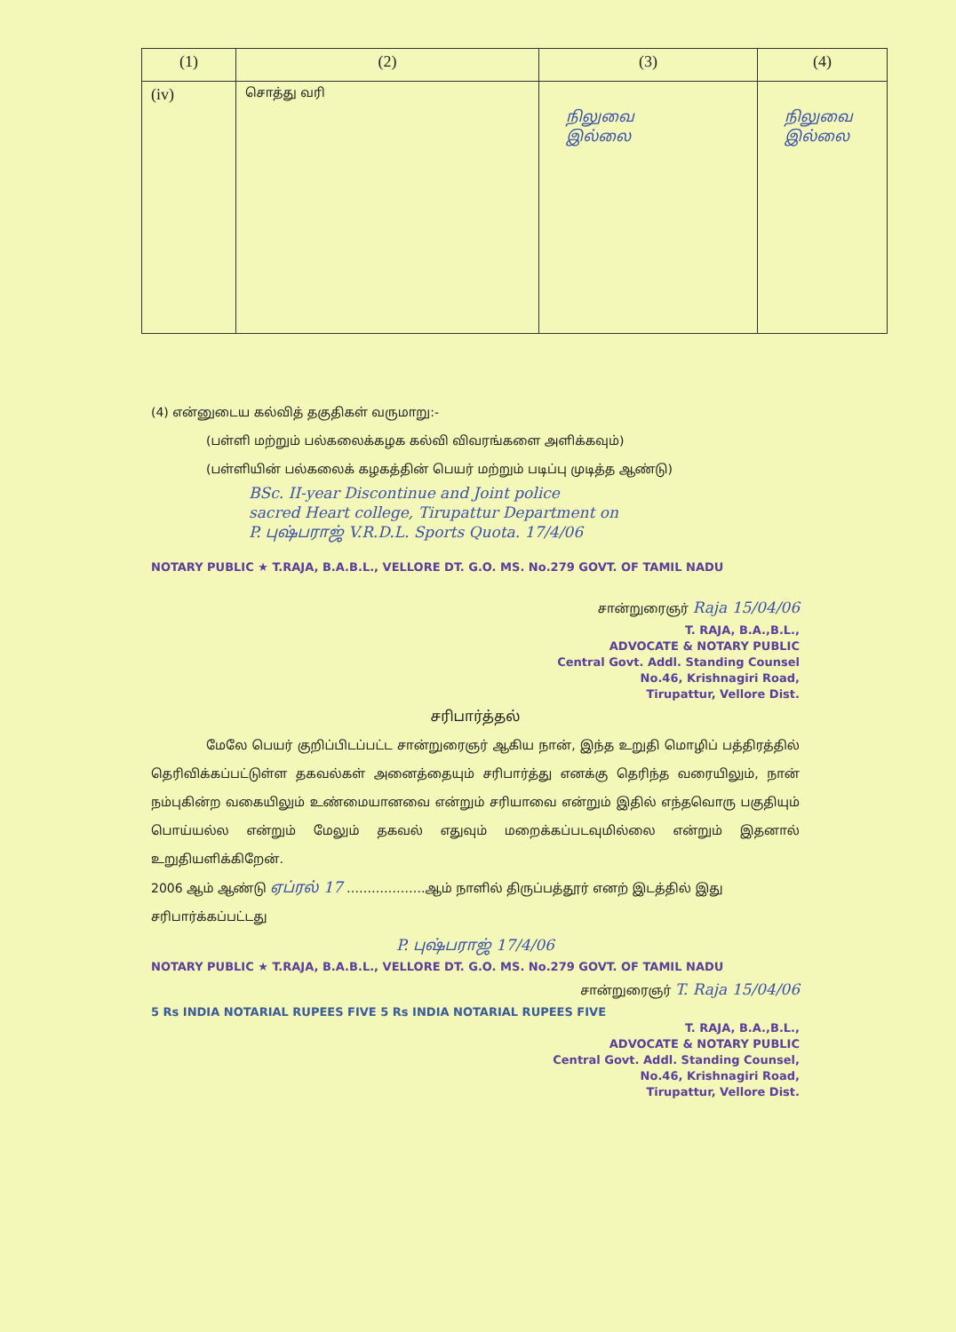| (1) | (2) | (3) | (4) |
| --- | --- | --- | --- |
| (iv) | சொத்து வரி | நிலுவை இல்லை | நிலுவை இல்லை |
(4) என்னுடைய கல்வித் தகுதிகள் வருமாறு:-
(பள்ளி மற்றும் பல்கலைக்கழக கல்வி விவரங்களை அளிக்கவும்)
(பள்ளியின் பல்கலைக் கழகத்தின் பெயர் மற்றும் படிப்பு முடித்த ஆண்டு)
BSc. II-year Discontinue and Joint police
sacred Heart college, Tirupattur Department on
P. புஷ்பராஜ் V.R.D.L. Sports Quota. 17/4/06
NOTARY PUBLIC ★ T.RAJA, B.A.B.L., VELLORE DT. G.O. MS. No.279 GOVT. OF TAMIL NADU
சான்றுரைஞர் Raja 15/04/06
T. RAJA, B.A.,B.L.,
ADVOCATE & NOTARY PUBLIC
Central Govt. Addl. Standing Counsel
No.46, Krishnagiri Road,
Tirupattur, Vellore Dist.
சரிபார்த்தல்
மேலே பெயர் குறிப்பிடப்பட்ட சான்றுரைஞர் ஆகிய நான், இந்த உறுதி மொழிப் பத்திரத்தில் தெரிவிக்கப்பட்டுள்ள தகவல்கள் அனைத்தையும் சரிபார்த்து எனக்கு தெரிந்த வரையிலும், நான் நம்புகின்ற வகையிலும் உண்மையானவை என்றும் சரியாவை என்றும் இதில் எந்தவொரு பகுதியும் பொய்யல்ல என்றும் மேலும் தகவல் எதுவும் மறைக்கப்படவுமில்லை என்றும் இதனால் உறுதியளிக்கிறேன்.
2006 ஆம் ஆண்டு ஏப்ரல் 17 ……………….ஆம் நாளில் திருப்பத்தூர் எனற் இடத்தில் இது சரிபார்க்கப்பட்டது
P. புஷ்பராஜ் 17/4/06
NOTARY PUBLIC ★ T.RAJA, B.A.B.L., VELLORE DT. G.O. MS. No.279 GOVT. OF TAMIL NADU
சான்றுரைஞர் T. Raja 15/04/06
5 Rs INDIA NOTARIAL RUPEES FIVE 5 Rs INDIA NOTARIAL RUPEES FIVE
T. RAJA, B.A.,B.L.,
ADVOCATE & NOTARY PUBLIC
Central Govt. Addl. Standing Counsel,
No.46, Krishnagiri Road,
Tirupattur, Vellore Dist.